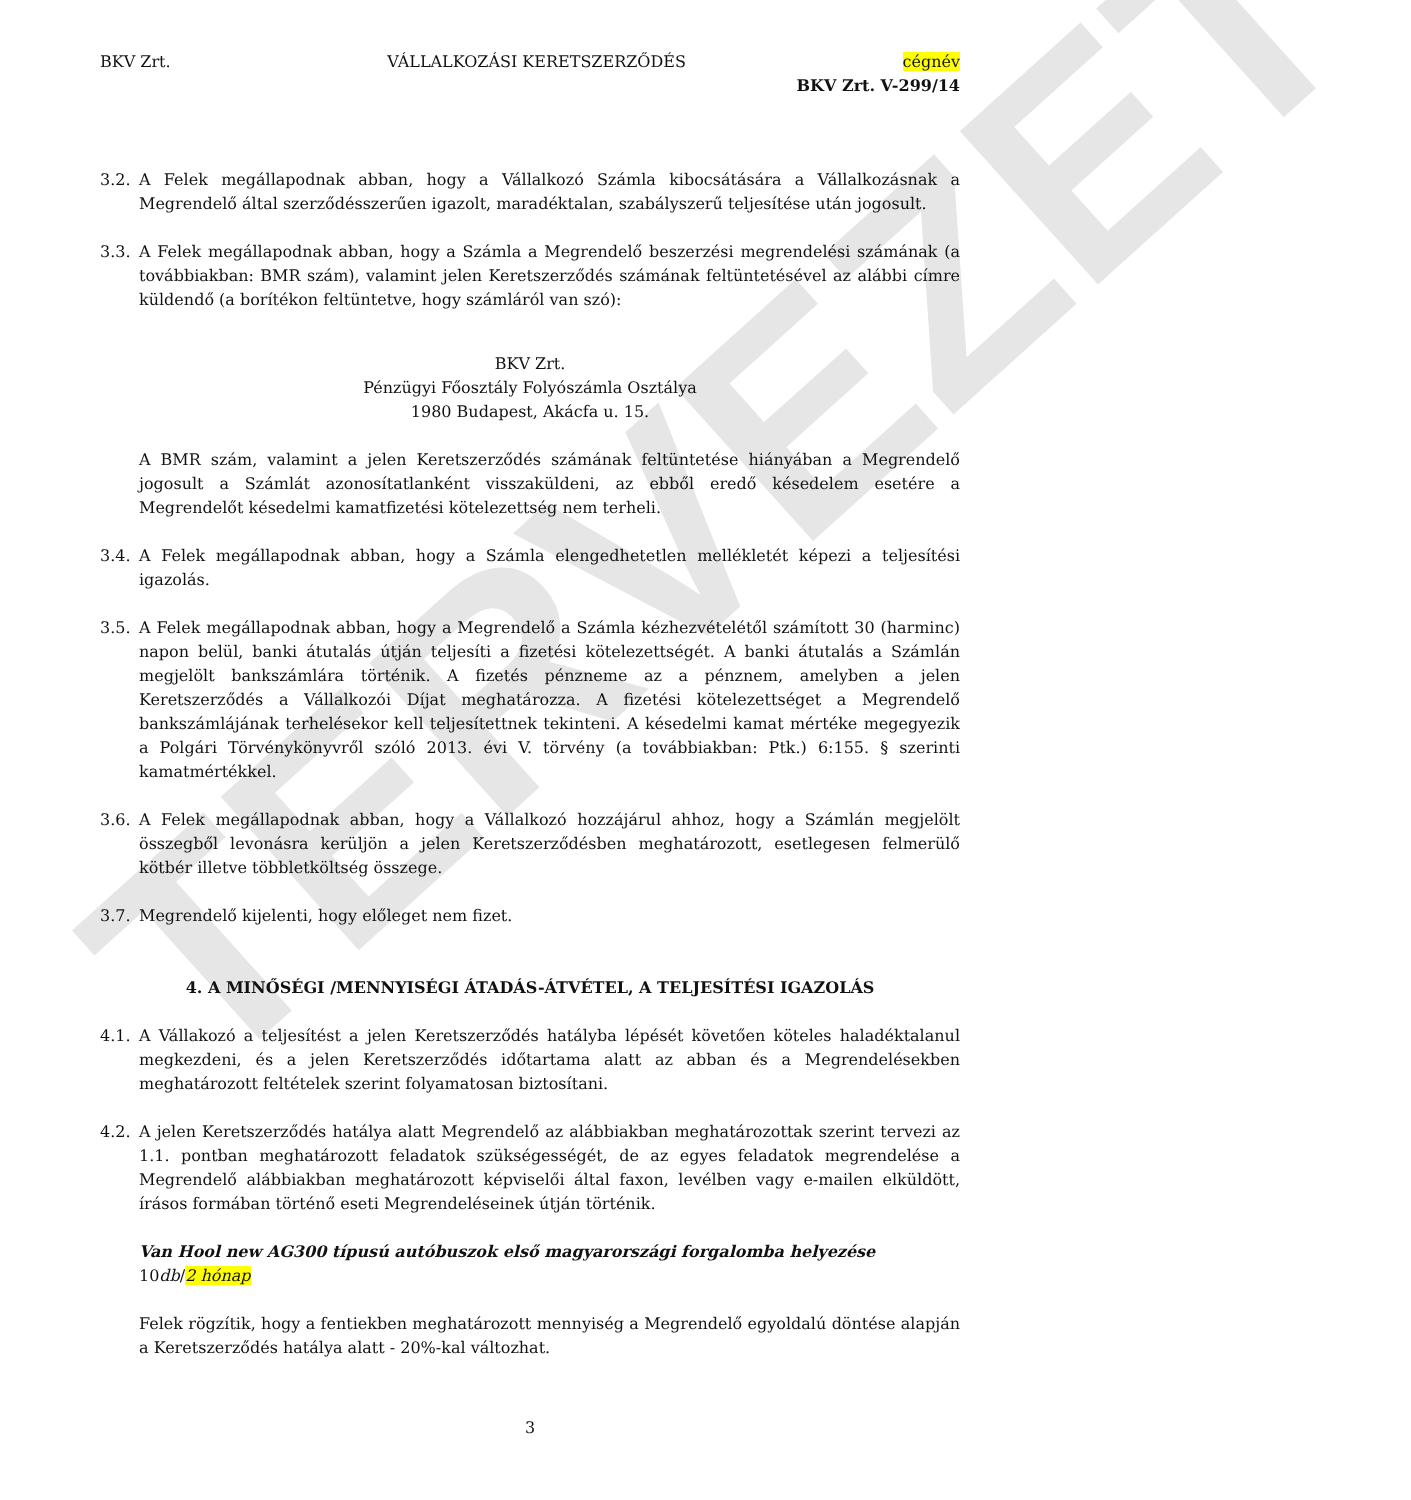TERVEZET
BKV Zrt. VÁLLALKOZÁSI KERETSZERZŐDÉS cégnév
BKV Zrt. V-299/14
3.2. A Felek megállapodnak abban, hogy a Vállalkozó Számla kibocsátására a Vállalkozásnak a Megrendelő által szerződésszerűen igazolt, maradéktalan, szabályszerű teljesítése után jogosult.
3.3. A Felek megállapodnak abban, hogy a Számla a Megrendelő beszerzési megrendelési számának (a továbbiakban: BMR szám), valamint jelen Keretszerződés számának feltüntetésével az alábbi címre küldendő (a borítékon feltüntetve, hogy számláról van szó):
BKV Zrt.
Pénzügyi Főosztály Folyószámla Osztálya
1980 Budapest, Akácfa u. 15.
A BMR szám, valamint a jelen Keretszerződés számának feltüntetése hiányában a Megrendelő jogosult a Számlát azonosítatlanként visszaküldeni, az ebből eredő késedelem esetére a Megrendelőt késedelmi kamatfizetési kötelezettség nem terheli.
3.4. A Felek megállapodnak abban, hogy a Számla elengedhetetlen mellékletét képezi a teljesítési igazolás.
3.5. A Felek megállapodnak abban, hogy a Megrendelő a Számla kézhezvételétől számított 30 (harminc) napon belül, banki átutalás útján teljesíti a fizetési kötelezettségét. A banki átutalás a Számlán megjelölt bankszámlára történik. A fizetés pénzneme az a pénznem, amelyben a jelen Keretszerződés a Vállalkozói Díjat meghatározza. A fizetési kötelezettséget a Megrendelő bankszámlájának terhelésekor kell teljesítettnek tekinteni. A késedelmi kamat mértéke megegyezik a Polgári Törvénykönyvről szóló 2013. évi V. törvény (a továbbiakban: Ptk.) 6:155. § szerinti kamatmértékkel.
3.6. A Felek megállapodnak abban, hogy a Vállalkozó hozzájárul ahhoz, hogy a Számlán megjelölt összegből levonásra kerüljön a jelen Keretszerződésben meghatározott, esetlegesen felmerülő kötbér illetve többletköltség összege.
3.7. Megrendelő kijelenti, hogy előleget nem fizet.
4. A MINŐSÉGI /MENNYISÉGI ÁTADÁS-ÁTVÉTEL, A TELJESÍTÉSI IGAZOLÁS
4.1. A Vállakozó a teljesítést a jelen Keretszerződés hatályba lépését követően köteles haladéktalanul megkezdeni, és a jelen Keretszerződés időtartama alatt az abban és a Megrendelésekben meghatározott feltételek szerint folyamatosan biztosítani.
4.2. A jelen Keretszerződés hatálya alatt Megrendelő az alábbiakban meghatározottak szerint tervezi az 1.1. pontban meghatározott feladatok szükségességét, de az egyes feladatok megrendelése a Megrendelő alábbiakban meghatározott képviselői által faxon, levélben vagy e-mailen elküldött, írásos formában történő eseti Megrendeléseinek útján történik.
Van Hool new AG300 típusú autóbuszok első magyarországi forgalomba helyezése
10db/2 hónap
Felek rögzítik, hogy a fentiekben meghatározott mennyiség a Megrendelő egyoldalú döntése alapján a Keretszerződés hatálya alatt - 20%-kal változhat.
3